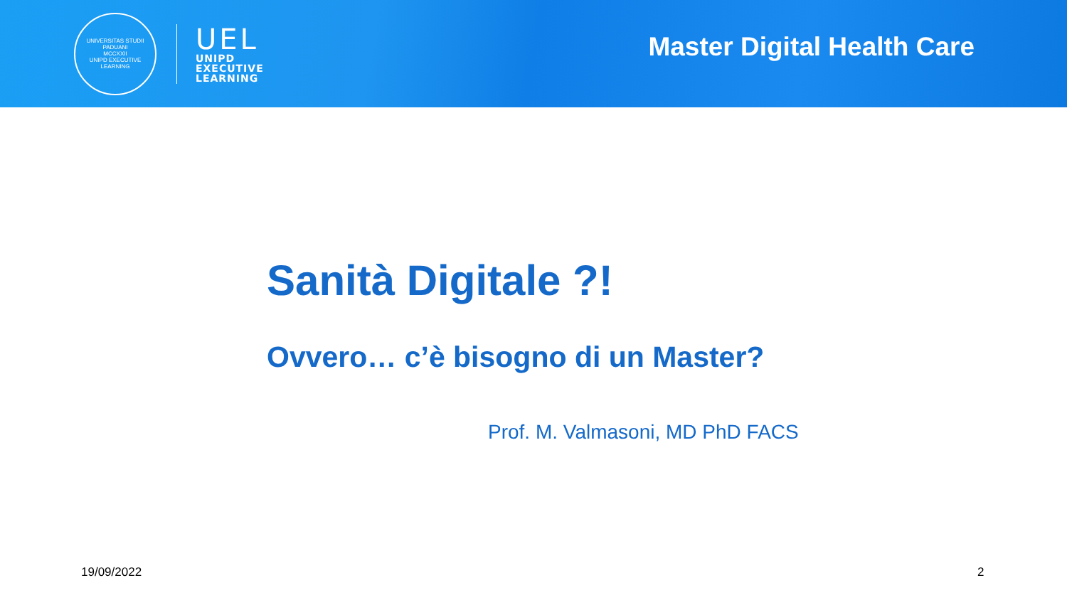UNIVERSITAS STUDII PADUANI
MCCXXII
UNIPD EXECUTIVE LEARNING
UEL
UNIPD
EXECUTIVE
LEARNING
Master Digital Health Care
Sanità Digitale ?!
Ovvero… c’è bisogno di un Master?
Prof. M. Valmasoni, MD PhD FACS
19/09/2022 2